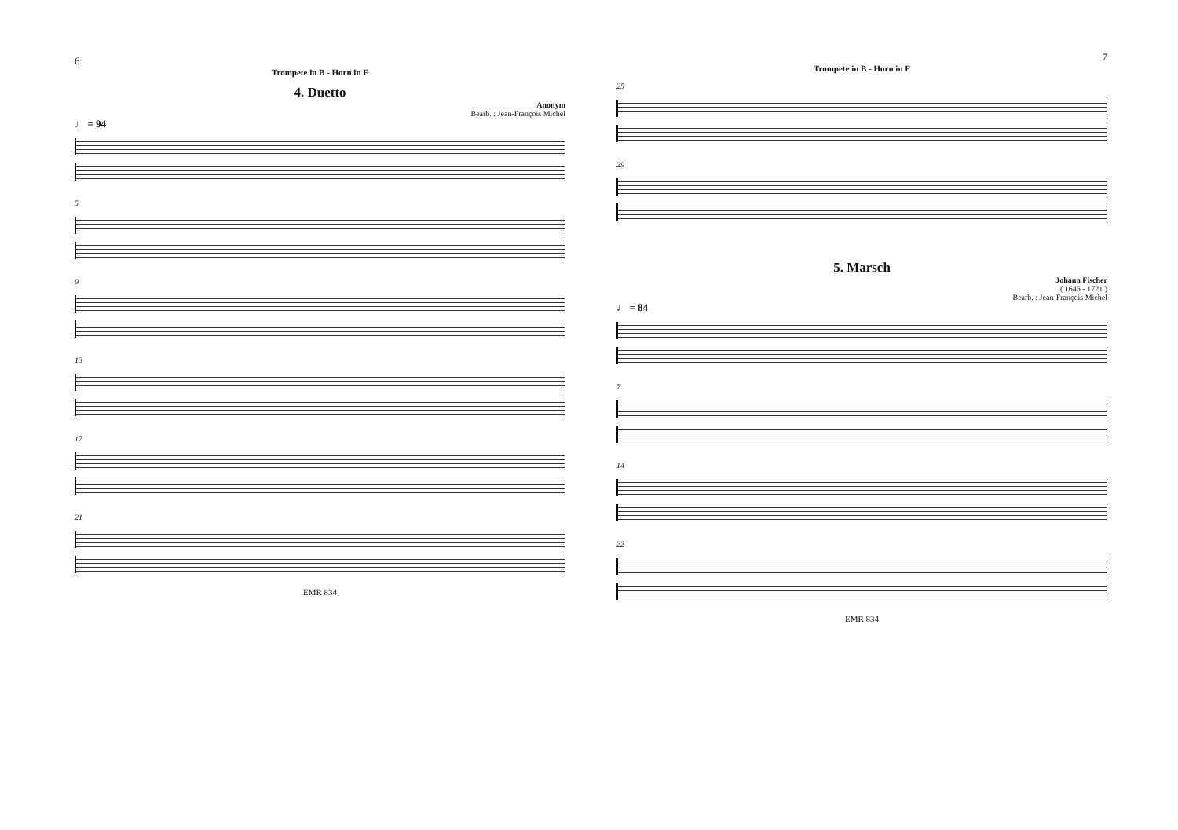6
Trompete in B - Horn in F
4. Duetto
Anonym
Bearb. : Jean-François Michel
♩ = 94
5
9
13
17
21
EMR 834
7
Trompete in B - Horn in F
25
29
5. Marsch
Johann Fischer
( 1646 - 1721 )
Bearb. : Jean-François Michel
♩ = 84
7
14
22
EMR 834